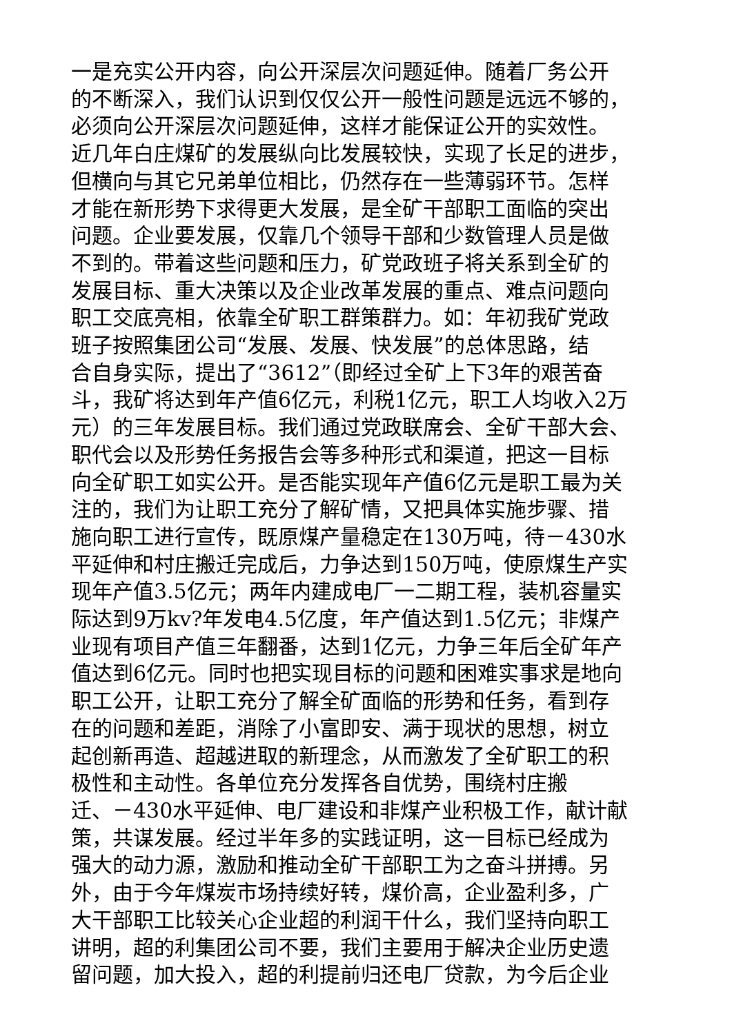一是充实公开内容，向公开深层次问题延伸。随着厂务公开
的不断深入，我们认识到仅仅公开一般性问题是远远不够的，
必须向公开深层次问题延伸，这样才能保证公开的实效性。
近几年白庄煤矿的发展纵向比发展较快，实现了长足的进步，
但横向与其它兄弟单位相比，仍然存在一些薄弱环节。怎样
才能在新形势下求得更大发展，是全矿干部职工面临的突出
问题。企业要发展，仅靠几个领导干部和少数管理人员是做
不到的。带着这些问题和压力，矿党政班子将关系到全矿的
发展目标、重大决策以及企业改革发展的重点、难点问题向
职工交底亮相，依靠全矿职工群策群力。如：年初我矿党政
班子按照集团公司“发展、发展、快发展”的总体思路，结
合自身实际，提出了“3612”（即经过全矿上下3年的艰苦奋
斗，我矿将达到年产值6亿元，利税1亿元，职工人均收入2万
元）的三年发展目标。我们通过党政联席会、全矿干部大会、
职代会以及形势任务报告会等多种形式和渠道，把这一目标
向全矿职工如实公开。是否能实现年产值6亿元是职工最为关
注的，我们为让职工充分了解矿情，又把具体实施步骤、措
施向职工进行宣传，既原煤产量稳定在130万吨，待－430水
平延伸和村庄搬迁完成后，力争达到150万吨，使原煤生产实
现年产值3.5亿元；两年内建成电厂一二期工程，装机容量实
际达到9万kv?年发电4.5亿度，年产值达到1.5亿元；非煤产
业现有项目产值三年翻番，达到1亿元，力争三年后全矿年产
值达到6亿元。同时也把实现目标的问题和困难实事求是地向
职工公开，让职工充分了解全矿面临的形势和任务，看到存
在的问题和差距，消除了小富即安、满于现状的思想，树立
起创新再造、超越进取的新理念，从而激发了全矿职工的积
极性和主动性。各单位充分发挥各自优势，围绕村庄搬
迁、－430水平延伸、电厂建设和非煤产业积极工作，献计献
策，共谋发展。经过半年多的实践证明，这一目标已经成为
强大的动力源，激励和推动全矿干部职工为之奋斗拼搏。另
外，由于今年煤炭市场持续好转，煤价高，企业盈利多，广
大干部职工比较关心企业超的利润干什么，我们坚持向职工
讲明，超的利集团公司不要，我们主要用于解决企业历史遗
留问题，加大投入，超的利提前归还电厂贷款，为今后企业